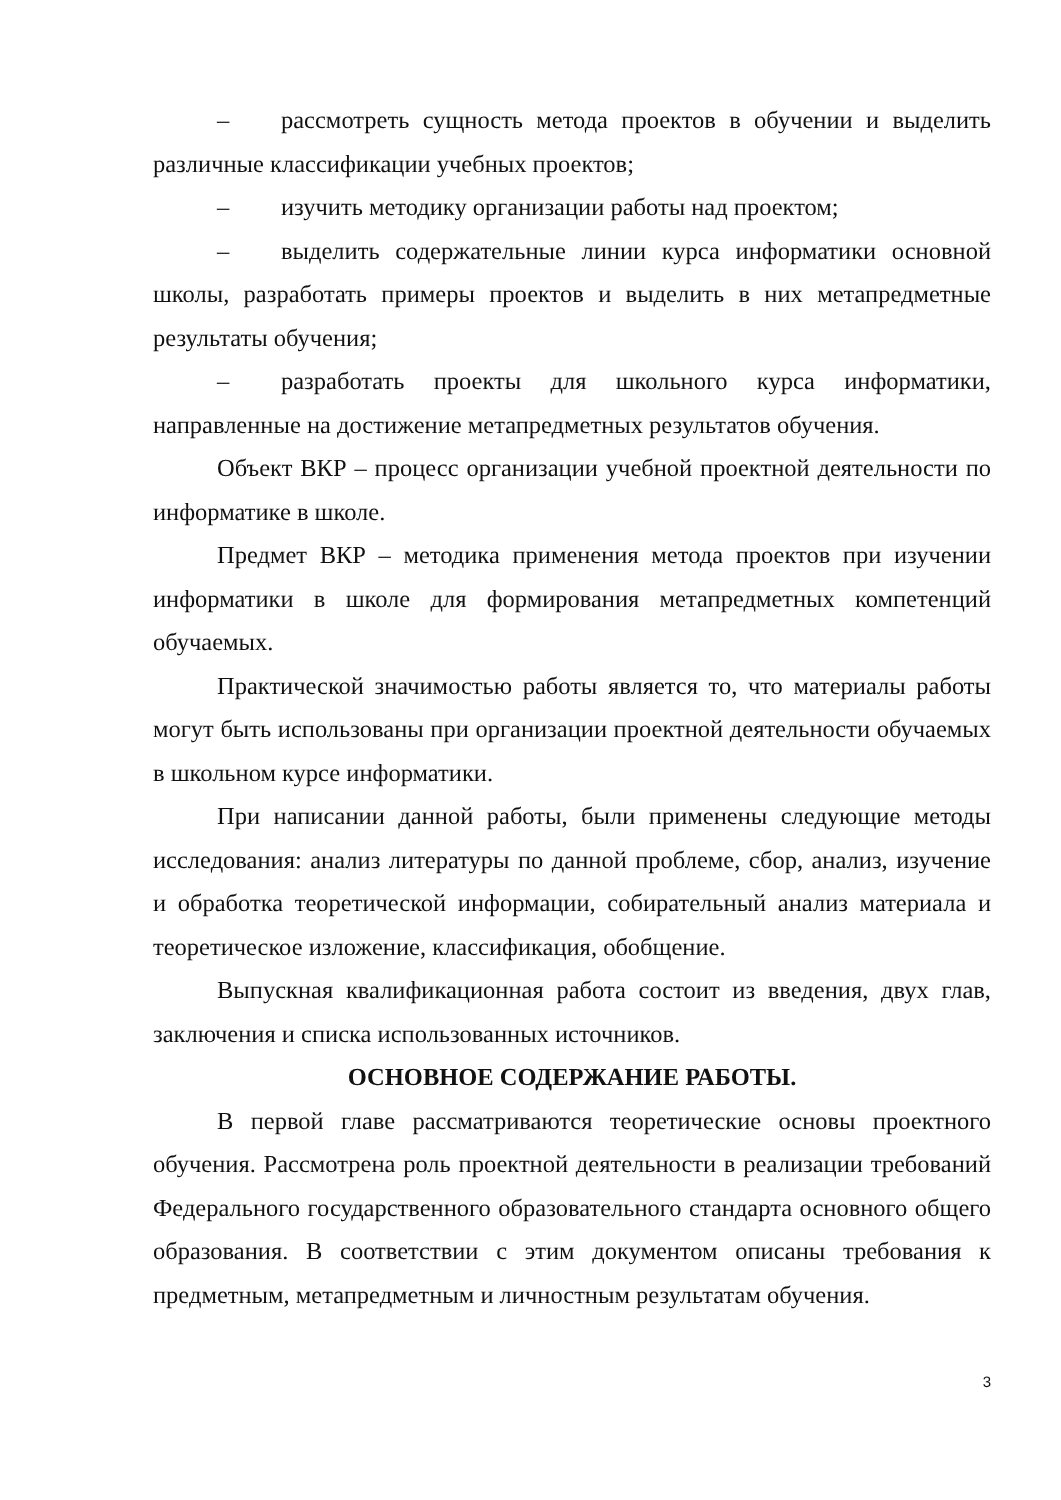– рассмотреть сущность метода проектов в обучении и выделить различные классификации учебных проектов;
– изучить методику организации работы над проектом;
– выделить содержательные линии курса информатики основной школы, разработать примеры проектов и выделить в них метапредметные результаты обучения;
– разработать проекты для школьного курса информатики, направленные на достижение метапредметных результатов обучения.
Объект ВКР – процесс организации учебной проектной деятельности по информатике в школе.
Предмет ВКР – методика применения метода проектов при изучении информатики в школе для формирования метапредметных компетенций обучаемых.
Практической значимостью работы является то, что материалы работы могут быть использованы при организации проектной деятельности обучаемых в школьном курсе информатики.
При написании данной работы, были применены следующие методы исследования: анализ литературы по данной проблеме, сбор, анализ, изучение и обработка теоретической информации, собирательный анализ материала и теоретическое изложение, классификация, обобщение.
Выпускная квалификационная работа состоит из введения, двух глав, заключения и списка использованных источников.
ОСНОВНОЕ СОДЕРЖАНИЕ РАБОТЫ.
В первой главе рассматриваются теоретические основы проектного обучения. Рассмотрена роль проектной деятельности в реализации требований Федерального государственного образовательного стандарта основного общего образования. В соответствии с этим документом описаны требования к предметным, метапредметным и личностным результатам обучения.
3